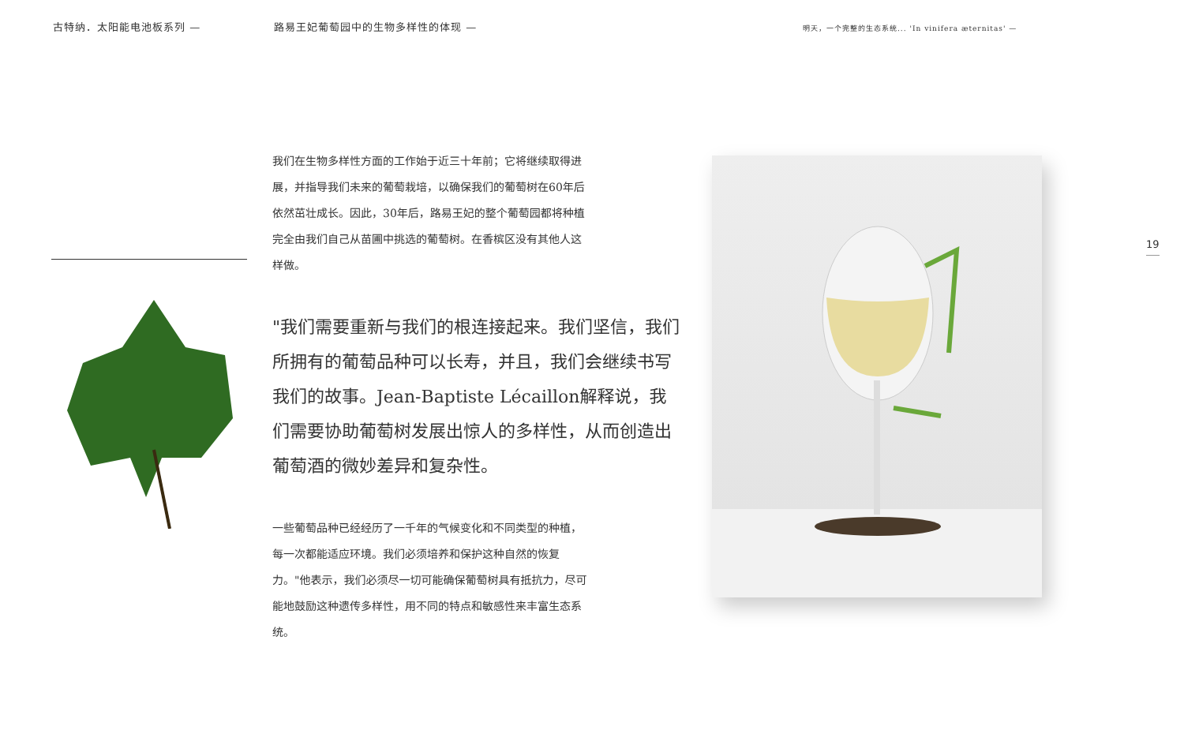古特纳．太阳能电池板系列 — 路易王妃葡萄园中的生物多样性的体现 —
明天，一个完整的生态系统... 'In vinifera æternitas' —
我们在生物多样性方面的工作始于近三十年前；它将继续取得进展，并指导我们未来的葡萄栽培，以确保我们的葡萄树在60年后依然茁壮成长。因此，30年后，路易王妃的整个葡萄园都将种植完全由我们自己从苗圃中挑选的葡萄树。在香槟区没有其他人这样做。
"我们需要重新与我们的根连接起来。我们坚信，我们所拥有的葡萄品种可以长寿，并且，我们会继续书写我们的故事。Jean-Baptiste Lécaillon解释说，我们需要协助葡萄树发展出惊人的多样性，从而创造出葡萄酒的微妙差异和复杂性。
一些葡萄品种已经经历了一千年的气候变化和不同类型的种植，每一次都能适应环境。我们必须培养和保护这种自然的恢复力。"他表示，我们必须尽一切可能确保葡萄树具有抵抗力，尽可能地鼓励这种遗传多样性，用不同的特点和敏感性来丰富生态系统。
19